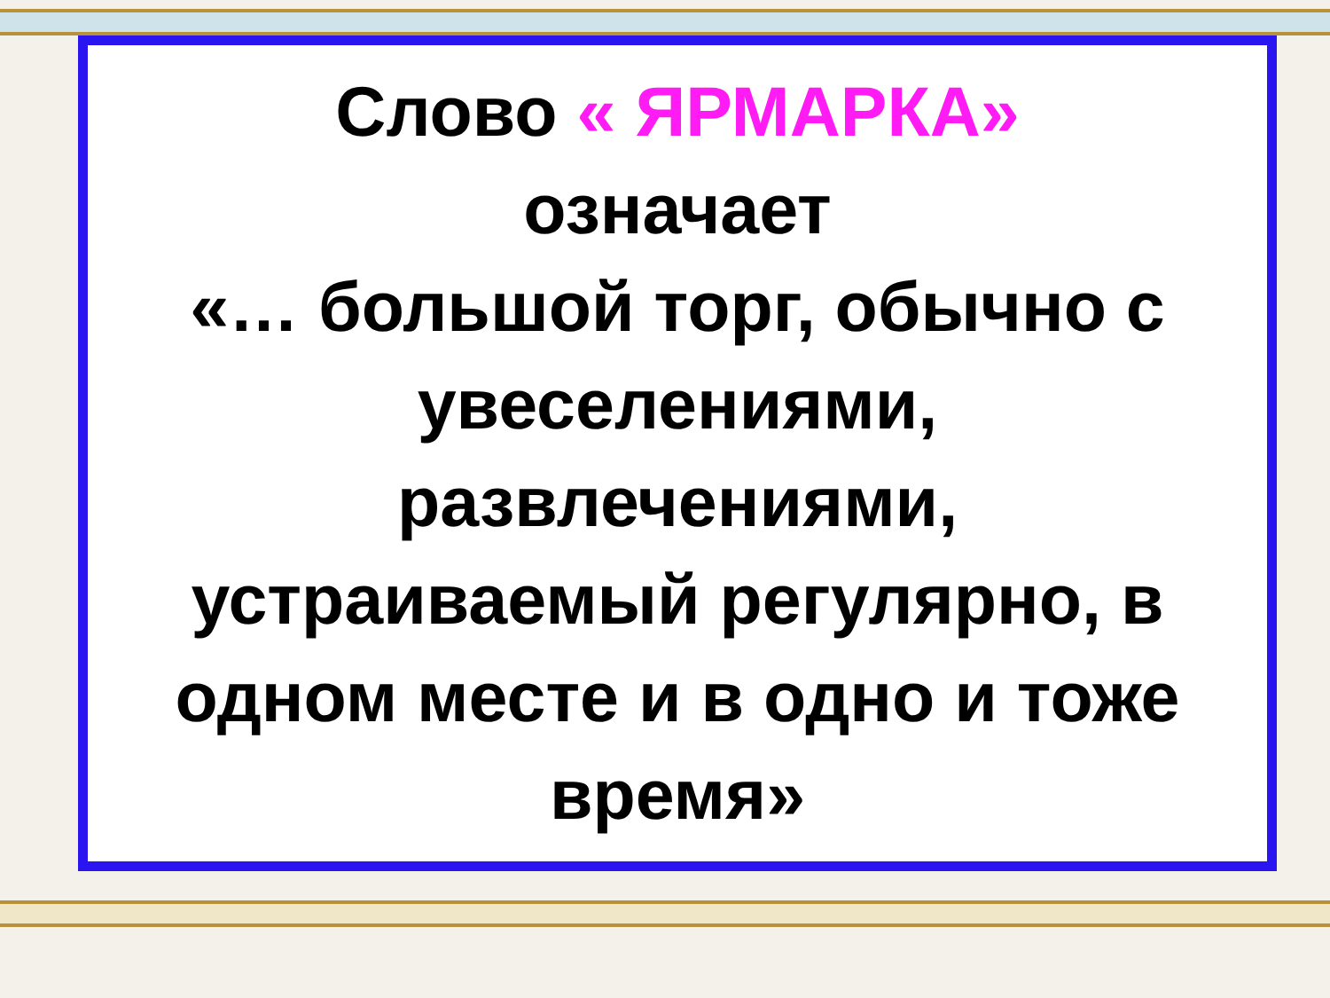Слово « ЯРМАРКА»
означает
«… большой торг, обычно с увеселениями,
развлечениями,
устраиваемый регулярно, в одном месте и в одно и тоже время»